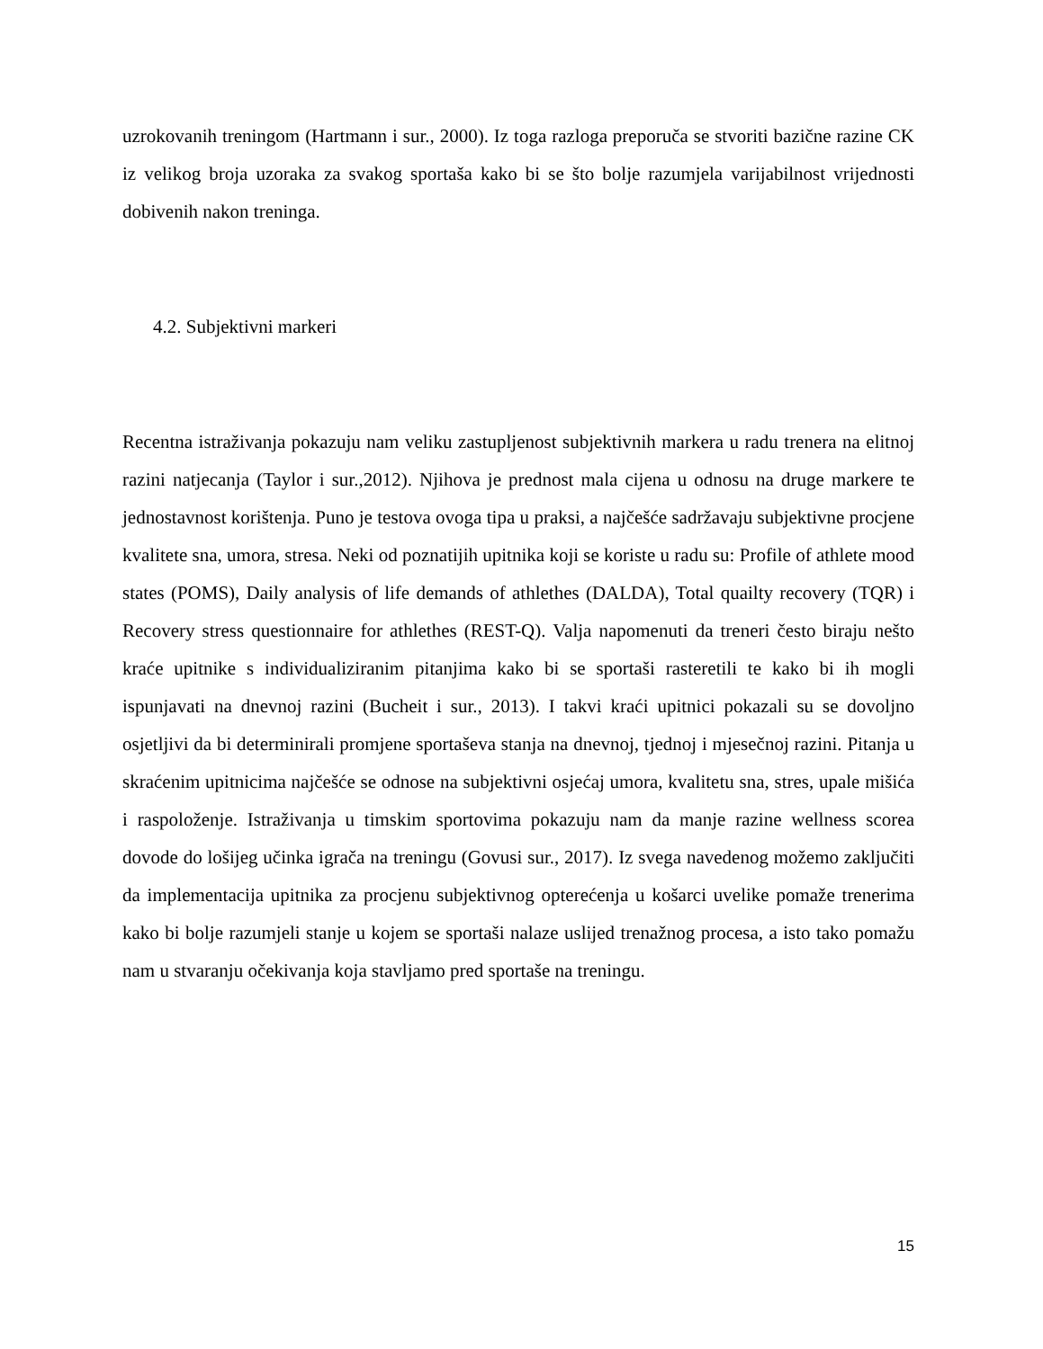uzrokovanih treningom (Hartmann i sur., 2000). Iz toga razloga preporuča se stvoriti bazične razine CK iz velikog broja uzoraka za svakog sportaša kako bi se što bolje razumjela varijabilnost vrijednosti dobivenih nakon treninga.
4.2. Subjektivni markeri
Recentna istraživanja pokazuju nam veliku zastupljenost subjektivnih markera u radu trenera na elitnoj razini natjecanja (Taylor i sur.,2012). Njihova je prednost mala cijena u odnosu na druge markere te jednostavnost korištenja. Puno je testova ovoga tipa u praksi, a najčešće sadržavaju subjektivne procjene kvalitete sna, umora, stresa. Neki od poznatijih upitnika koji se koriste u radu su: Profile of athlete mood states (POMS), Daily analysis of life demands of athlethes (DALDA), Total quailty recovery (TQR) i Recovery stress questionnaire for athlethes (REST-Q). Valja napomenuti da treneri često biraju nešto kraće upitnike s individualiziranim pitanjima kako bi se sportaši rasteretili te kako bi ih mogli ispunjavati na dnevnoj razini (Bucheit i sur., 2013). I takvi kraći upitnici pokazali su se dovoljno osjetljivi da bi determinirali promjene sportaševa stanja na dnevnoj, tjednoj i mjesečnoj razini. Pitanja u skraćenim upitnicima najčešće se odnose na subjektivni osjećaj umora, kvalitetu sna, stres, upale mišića i raspoloženje. Istraživanja u timskim sportovima pokazuju nam da manje razine wellness scorea dovode do lošijeg učinka igrača na treningu (Govusi sur., 2017). Iz svega navedenog možemo zaključiti da implementacija upitnika za procjenu subjektivnog opterećenja u košarci uvelike pomaže trenerima kako bi bolje razumjeli stanje u kojem se sportaši nalaze uslijed trenažnog procesa, a isto tako pomažu nam u stvaranju očekivanja koja stavljamo pred sportaše na treningu.
15